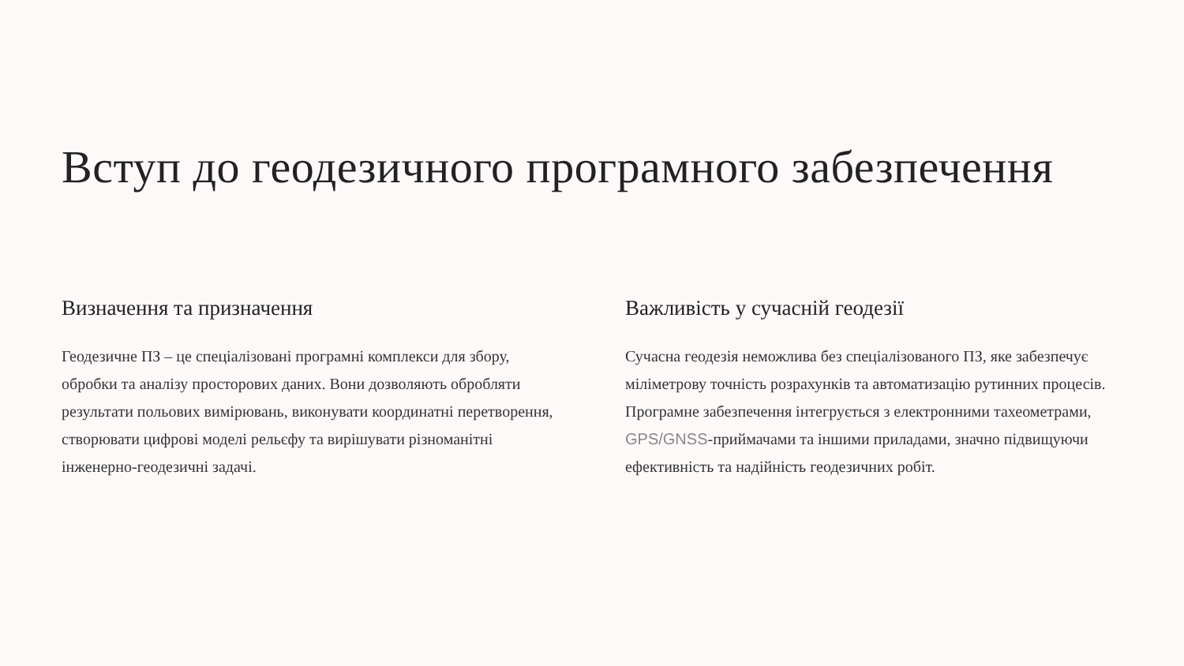Вступ до геодезичного програмного забезпечення
Визначення та призначення
Геодезичне ПЗ – це спеціалізовані програмні комплекси для збору, обробки та аналізу просторових даних. Вони дозволяють обробляти результати польових вимірювань, виконувати координатні перетворення, створювати цифрові моделі рельєфу та вирішувати різноманітні інженерно-геодезичні задачі.
Важливість у сучасній геодезії
Сучасна геодезія неможлива без спеціалізованого ПЗ, яке забезпечує міліметрову точність розрахунків та автоматизацію рутинних процесів. Програмне забезпечення інтегрується з електронними тахеометрами, GPS/GNSS-приймачами та іншими приладами, значно підвищуючи ефективність та надійність геодезичних робіт.